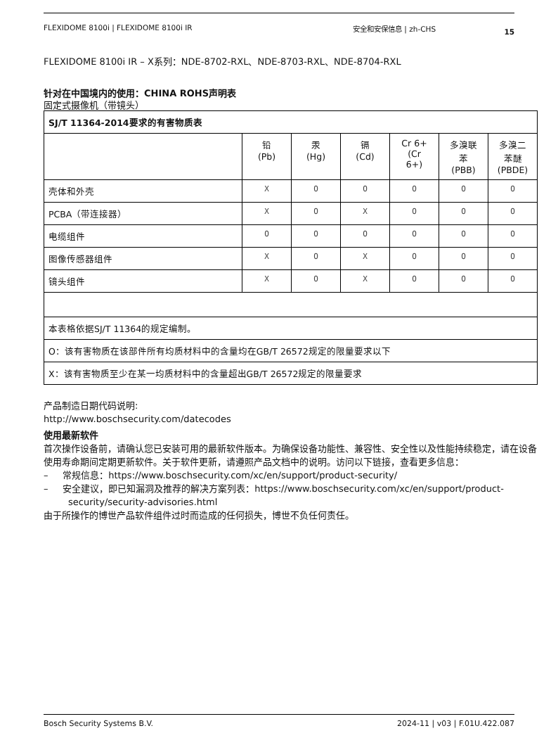FLEXIDOME 8100i | FLEXIDOME 8100i IR 安全和安保信息 | zh-CHS 15
FLEXIDOME 8100i IR – X系列：NDE-8702-RXL、NDE-8703-RXL、NDE-8704-RXL
针对在中国境内的使用：CHINA ROHS声明表
固定式摄像机（带镜头）
| SJ/T 11364-2014要求的有害物质表 | | | | | | |
| --- | --- | --- | --- | --- | --- | --- |
| | 铅 (Pb) | 汞 (Hg) | 镉 (Cd) | Cr 6+ (Cr 6+) | 多溴联 苯 (PBB) | 多溴二 苯醚 (PBDE) |
| 壳体和外壳 | X | O | O | O | O | O |
| PCBA（带连接器） | X | O | X | O | O | O |
| 电缆组件 | O | O | O | O | O | O |
| 图像传感器组件 | X | O | X | O | O | O |
| 镜头组件 | X | O | X | O | O | O |
| 本表格依据SJ/T 11364的规定编制。 | | | | | | |
| O：该有害物质在该部件所有均质材料中的含量均在GB/T 26572规定的限量要求以下 | | | | | | |
| X：该有害物质至少在某一均质材料中的含量超出GB/T 26572规定的限量要求 | | | | | | |
产品制造日期代码说明:
http://www.boschsecurity.com/datecodes
使用最新软件
首次操作设备前，请确认您已安装可用的最新软件版本。为确保设备功能性、兼容性、安全性以及性能持续稳定，请在设备使用寿命期间定期更新软件。关于软件更新，请遵照产品文档中的说明。访问以下链接，查看更多信息：
– 常规信息：https://www.boschsecurity.com/xc/en/support/product-security/
– 安全建议，即已知漏洞及推荐的解决方案列表：https://www.boschsecurity.com/xc/en/support/product-security/security-advisories.html
由于所操作的博世产品软件组件过时而造成的任何损失，博世不负任何责任。
Bosch Security Systems B.V. 2024-11 | v03 | F.01U.422.087